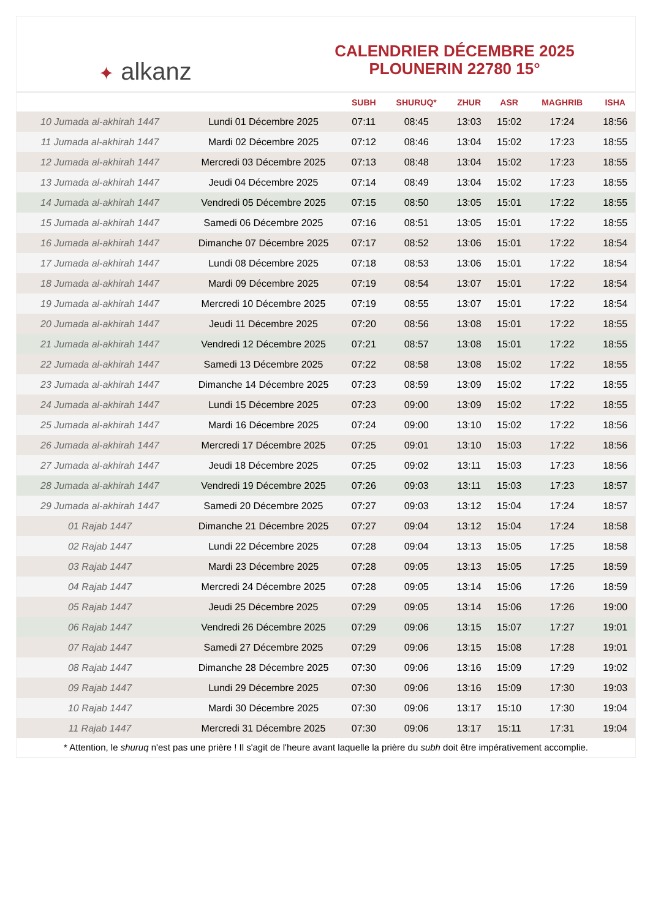✦ alkanz
CALENDRIER DÉCEMBRE 2025
PLOUNERIN 22780 15°
| | | SUBH | SHURUQ* | ZHUR | ASR | MAGHRIB | ISHA |
| --- | --- | --- | --- | --- | --- | --- | --- |
| 10 Jumada al-akhirah 1447 | Lundi 01 Décembre 2025 | 07:11 | 08:45 | 13:03 | 15:02 | 17:24 | 18:56 |
| 11 Jumada al-akhirah 1447 | Mardi 02 Décembre 2025 | 07:12 | 08:46 | 13:04 | 15:02 | 17:23 | 18:55 |
| 12 Jumada al-akhirah 1447 | Mercredi 03 Décembre 2025 | 07:13 | 08:48 | 13:04 | 15:02 | 17:23 | 18:55 |
| 13 Jumada al-akhirah 1447 | Jeudi 04 Décembre 2025 | 07:14 | 08:49 | 13:04 | 15:02 | 17:23 | 18:55 |
| 14 Jumada al-akhirah 1447 | Vendredi 05 Décembre 2025 | 07:15 | 08:50 | 13:05 | 15:01 | 17:22 | 18:55 |
| 15 Jumada al-akhirah 1447 | Samedi 06 Décembre 2025 | 07:16 | 08:51 | 13:05 | 15:01 | 17:22 | 18:55 |
| 16 Jumada al-akhirah 1447 | Dimanche 07 Décembre 2025 | 07:17 | 08:52 | 13:06 | 15:01 | 17:22 | 18:54 |
| 17 Jumada al-akhirah 1447 | Lundi 08 Décembre 2025 | 07:18 | 08:53 | 13:06 | 15:01 | 17:22 | 18:54 |
| 18 Jumada al-akhirah 1447 | Mardi 09 Décembre 2025 | 07:19 | 08:54 | 13:07 | 15:01 | 17:22 | 18:54 |
| 19 Jumada al-akhirah 1447 | Mercredi 10 Décembre 2025 | 07:19 | 08:55 | 13:07 | 15:01 | 17:22 | 18:54 |
| 20 Jumada al-akhirah 1447 | Jeudi 11 Décembre 2025 | 07:20 | 08:56 | 13:08 | 15:01 | 17:22 | 18:55 |
| 21 Jumada al-akhirah 1447 | Vendredi 12 Décembre 2025 | 07:21 | 08:57 | 13:08 | 15:01 | 17:22 | 18:55 |
| 22 Jumada al-akhirah 1447 | Samedi 13 Décembre 2025 | 07:22 | 08:58 | 13:08 | 15:02 | 17:22 | 18:55 |
| 23 Jumada al-akhirah 1447 | Dimanche 14 Décembre 2025 | 07:23 | 08:59 | 13:09 | 15:02 | 17:22 | 18:55 |
| 24 Jumada al-akhirah 1447 | Lundi 15 Décembre 2025 | 07:23 | 09:00 | 13:09 | 15:02 | 17:22 | 18:55 |
| 25 Jumada al-akhirah 1447 | Mardi 16 Décembre 2025 | 07:24 | 09:00 | 13:10 | 15:02 | 17:22 | 18:56 |
| 26 Jumada al-akhirah 1447 | Mercredi 17 Décembre 2025 | 07:25 | 09:01 | 13:10 | 15:03 | 17:22 | 18:56 |
| 27 Jumada al-akhirah 1447 | Jeudi 18 Décembre 2025 | 07:25 | 09:02 | 13:11 | 15:03 | 17:23 | 18:56 |
| 28 Jumada al-akhirah 1447 | Vendredi 19 Décembre 2025 | 07:26 | 09:03 | 13:11 | 15:03 | 17:23 | 18:57 |
| 29 Jumada al-akhirah 1447 | Samedi 20 Décembre 2025 | 07:27 | 09:03 | 13:12 | 15:04 | 17:24 | 18:57 |
| 01 Rajab 1447 | Dimanche 21 Décembre 2025 | 07:27 | 09:04 | 13:12 | 15:04 | 17:24 | 18:58 |
| 02 Rajab 1447 | Lundi 22 Décembre 2025 | 07:28 | 09:04 | 13:13 | 15:05 | 17:25 | 18:58 |
| 03 Rajab 1447 | Mardi 23 Décembre 2025 | 07:28 | 09:05 | 13:13 | 15:05 | 17:25 | 18:59 |
| 04 Rajab 1447 | Mercredi 24 Décembre 2025 | 07:28 | 09:05 | 13:14 | 15:06 | 17:26 | 18:59 |
| 05 Rajab 1447 | Jeudi 25 Décembre 2025 | 07:29 | 09:05 | 13:14 | 15:06 | 17:26 | 19:00 |
| 06 Rajab 1447 | Vendredi 26 Décembre 2025 | 07:29 | 09:06 | 13:15 | 15:07 | 17:27 | 19:01 |
| 07 Rajab 1447 | Samedi 27 Décembre 2025 | 07:29 | 09:06 | 13:15 | 15:08 | 17:28 | 19:01 |
| 08 Rajab 1447 | Dimanche 28 Décembre 2025 | 07:30 | 09:06 | 13:16 | 15:09 | 17:29 | 19:02 |
| 09 Rajab 1447 | Lundi 29 Décembre 2025 | 07:30 | 09:06 | 13:16 | 15:09 | 17:30 | 19:03 |
| 10 Rajab 1447 | Mardi 30 Décembre 2025 | 07:30 | 09:06 | 13:17 | 15:10 | 17:30 | 19:04 |
| 11 Rajab 1447 | Mercredi 31 Décembre 2025 | 07:30 | 09:06 | 13:17 | 15:11 | 17:31 | 19:04 |
* Attention, le shuruq n'est pas une prière ! Il s'agit de l'heure avant laquelle la prière du subh doit être impérativement accomplie.